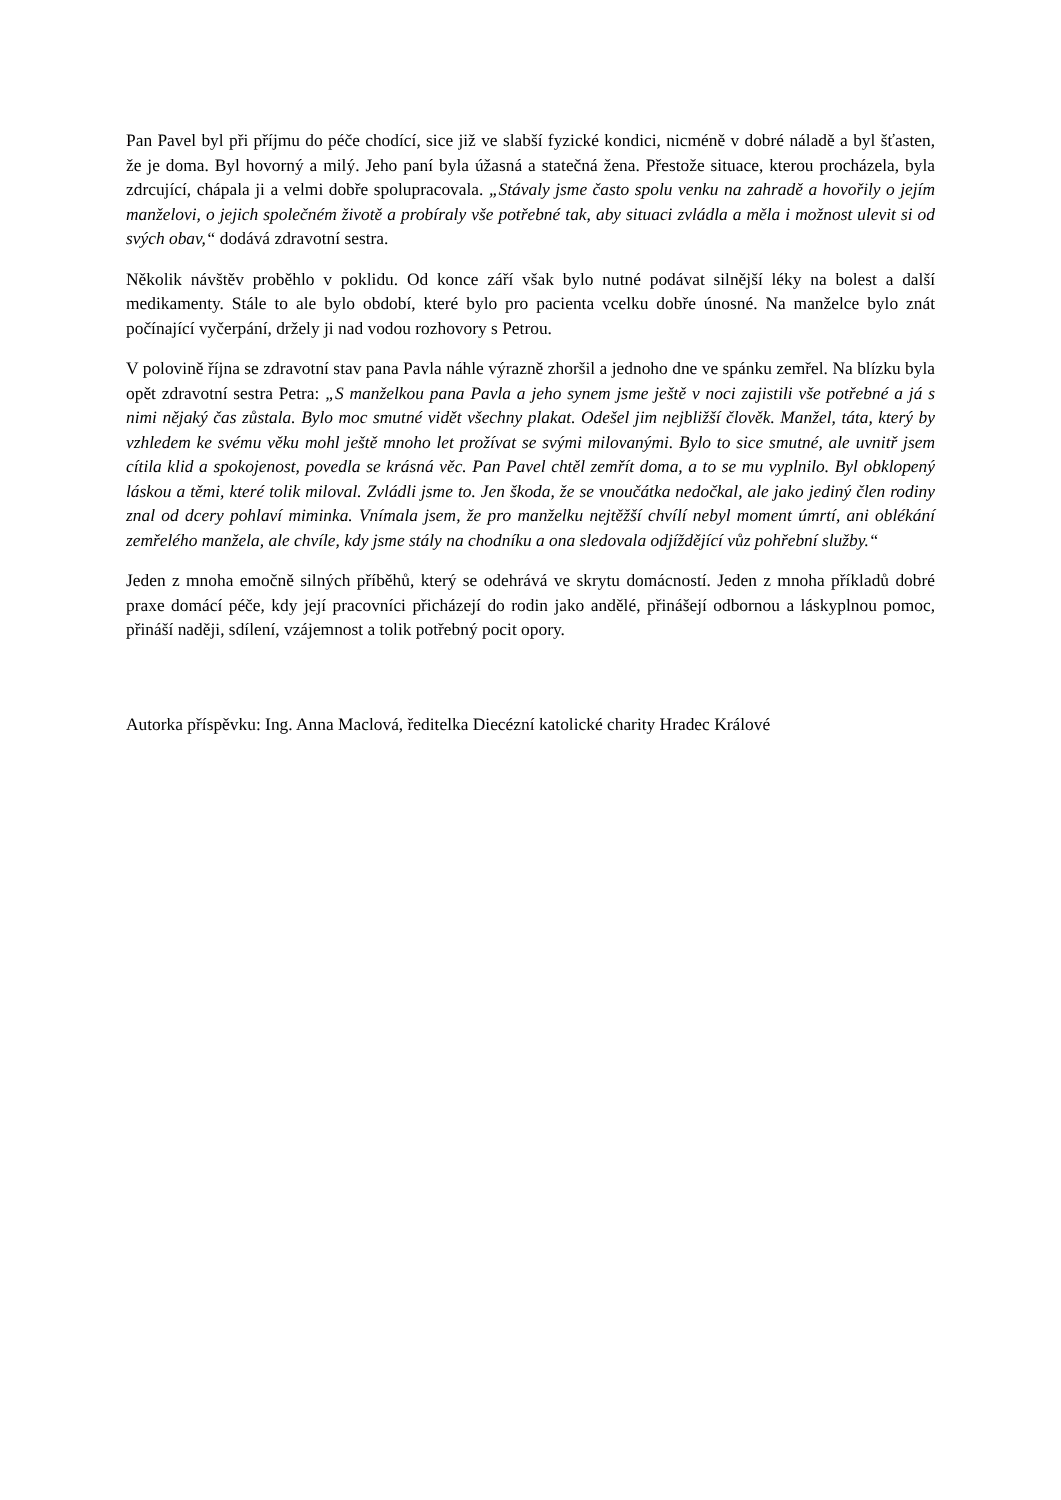Pan Pavel byl při příjmu do péče chodící, sice již ve slabší fyzické kondici, nicméně v dobré náladě a byl šťasten, že je doma. Byl hovorný a milý. Jeho paní byla úžasná a statečná žena. Přestože situace, kterou procházela, byla zdrcující, chápala ji a velmi dobře spolupracovala. „Stávaly jsme často spolu venku na zahradě a hovořily o jejím manželovi, o jejich společném životě a probíraly vše potřebné tak, aby situaci zvládla a měla i možnost ulevit si od svých obav,“ dodává zdravotní sestra.
Několik návštěv proběhlo v poklidu. Od konce září však bylo nutné podávat silnější léky na bolest a další medikamenty. Stále to ale bylo období, které bylo pro pacienta vcelku dobře únosné. Na manželce bylo znát počínající vyčerpání, držely ji nad vodou rozhovory s Petrou.
V polovině října se zdravotní stav pana Pavla náhle výrazně zhoršil a jednoho dne ve spánku zemřel. Na blízku byla opět zdravotní sestra Petra: „S manželkou pana Pavla a jeho synem jsme ještě v noci zajistili vše potřebné a já s nimi nějaký čas zůstala. Bylo moc smutné vidět všechny plakat. Odešel jim nejbližší člověk. Manžel, táta, který by vzhledem ke svému věku mohl ještě mnoho let prožívat se svými milovanými. Bylo to sice smutné, ale uvnitř jsem cítila klid a spokojenost, povedla se krásná věc. Pan Pavel chtěl zemřít doma, a to se mu vyplnilo. Byl obklopený láskou a těmi, které tolik miloval. Zvládli jsme to. Jen škoda, že se vnoučátka nedočkal, ale jako jediný člen rodiny znal od dcery pohlaví miminka. Vnímala jsem, že pro manželku nejtěžší chvílí nebyl moment úmrtí, ani oblékání zemřelého manžela, ale chvíle, kdy jsme stály na chodníku a ona sledovala odjíždějící vůz pohřební služby.“
Jeden z mnoha emočně silných příběhů, který se odehrává ve skrytu domácností. Jeden z mnoha příkladů dobré praxe domácí péče, kdy její pracovníci přicházejí do rodin jako andělé, přinášejí odbornou a láskyplnou pomoc, přináší naději, sdílení, vzájemnost a tolik potřebný pocit opory.
Autorka příspěvku: Ing. Anna Maclová, ředitelka Diecézní katolické charity Hradec Králové